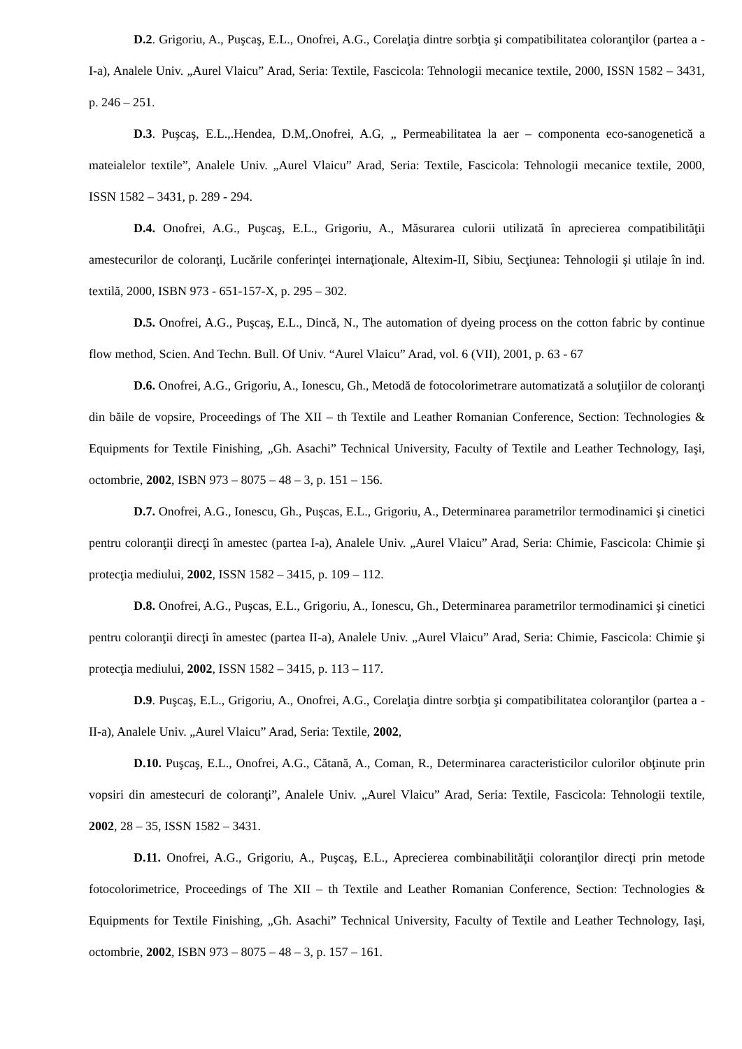D.2. Grigoriu, A., Puşcaş, E.L., Onofrei, A.G., Corelaţia dintre sorbţia şi compatibilitatea coloranţilor (partea a - I-a), Analele Univ. „Aurel Vlaicu” Arad, Seria: Textile, Fascicola: Tehnologii mecanice textile, 2000, ISSN 1582 – 3431, p. 246 – 251.
D.3. Puşcaş, E.L.,.Hendea, D.M,.Onofrei, A.G, „ Permeabilitatea la aer – componenta eco-sanogenetică a mateialelor textile”, Analele Univ. „Aurel Vlaicu” Arad, Seria: Textile, Fascicola: Tehnologii mecanice textile, 2000, ISSN 1582 – 3431, p. 289 - 294.
D.4. Onofrei, A.G., Puşcaş, E.L., Grigoriu, A., Măsurarea culorii utilizată în aprecierea compatibilităţii amestecurilor de coloranţi, Lucările conferinţei internaţionale, Altexim-II, Sibiu, Secţiunea: Tehnologii şi utilaje în ind. textilă, 2000, ISBN 973 - 651-157-X, p. 295 – 302.
D.5. Onofrei, A.G., Puşcaş, E.L., Dincă, N., The automation of dyeing process on the cotton fabric by continue flow method, Scien. And Techn. Bull. Of Univ. “Aurel Vlaicu” Arad, vol. 6 (VII), 2001, p. 63 - 67
D.6. Onofrei, A.G., Grigoriu, A., Ionescu, Gh., Metodă de fotocolorimetrare automatizată a soluţiilor de coloranţi din băile de vopsire, Proceedings of The XII – th Textile and Leather Romanian Conference, Section: Technologies & Equipments for Textile Finishing, „Gh. Asachi” Technical University, Faculty of Textile and Leather Technology, Iaşi, octombrie, 2002, ISBN 973 – 8075 – 48 – 3, p. 151 – 156.
D.7. Onofrei, A.G., Ionescu, Gh., Puşcas, E.L., Grigoriu, A., Determinarea parametrilor termodinamici şi cinetici pentru coloranţii direcţi în amestec (partea I-a), Analele Univ. „Aurel Vlaicu” Arad, Seria: Chimie, Fascicola: Chimie şi protecţia mediului, 2002, ISSN 1582 – 3415, p. 109 – 112.
D.8. Onofrei, A.G., Puşcas, E.L., Grigoriu, A., Ionescu, Gh., Determinarea parametrilor termodinamici şi cinetici pentru coloranţii direcţi în amestec (partea II-a), Analele Univ. „Aurel Vlaicu” Arad, Seria: Chimie, Fascicola: Chimie şi protecţia mediului, 2002, ISSN 1582 – 3415, p. 113 – 117.
D.9. Puşcaş, E.L., Grigoriu, A., Onofrei, A.G., Corelaţia dintre sorbţia şi compatibilitatea coloranţilor (partea a - II-a), Analele Univ. „Aurel Vlaicu” Arad, Seria: Textile, 2002,
D.10. Puşcaş, E.L., Onofrei, A.G., Cătană, A., Coman, R., Determinarea caracteristicilor culorilor obţinute prin vopsiri din amestecuri de coloranţi”, Analele Univ. „Aurel Vlaicu” Arad, Seria: Textile, Fascicola: Tehnologii textile, 2002, 28 – 35, ISSN 1582 – 3431.
D.11. Onofrei, A.G., Grigoriu, A., Puşcaş, E.L., Aprecierea combinabilităţii coloranţilor direcţi prin metode fotocolorimetrice, Proceedings of The XII – th Textile and Leather Romanian Conference, Section: Technologies & Equipments for Textile Finishing, „Gh. Asachi” Technical University, Faculty of Textile and Leather Technology, Iaşi, octombrie, 2002, ISBN 973 – 8075 – 48 – 3, p. 157 – 161.